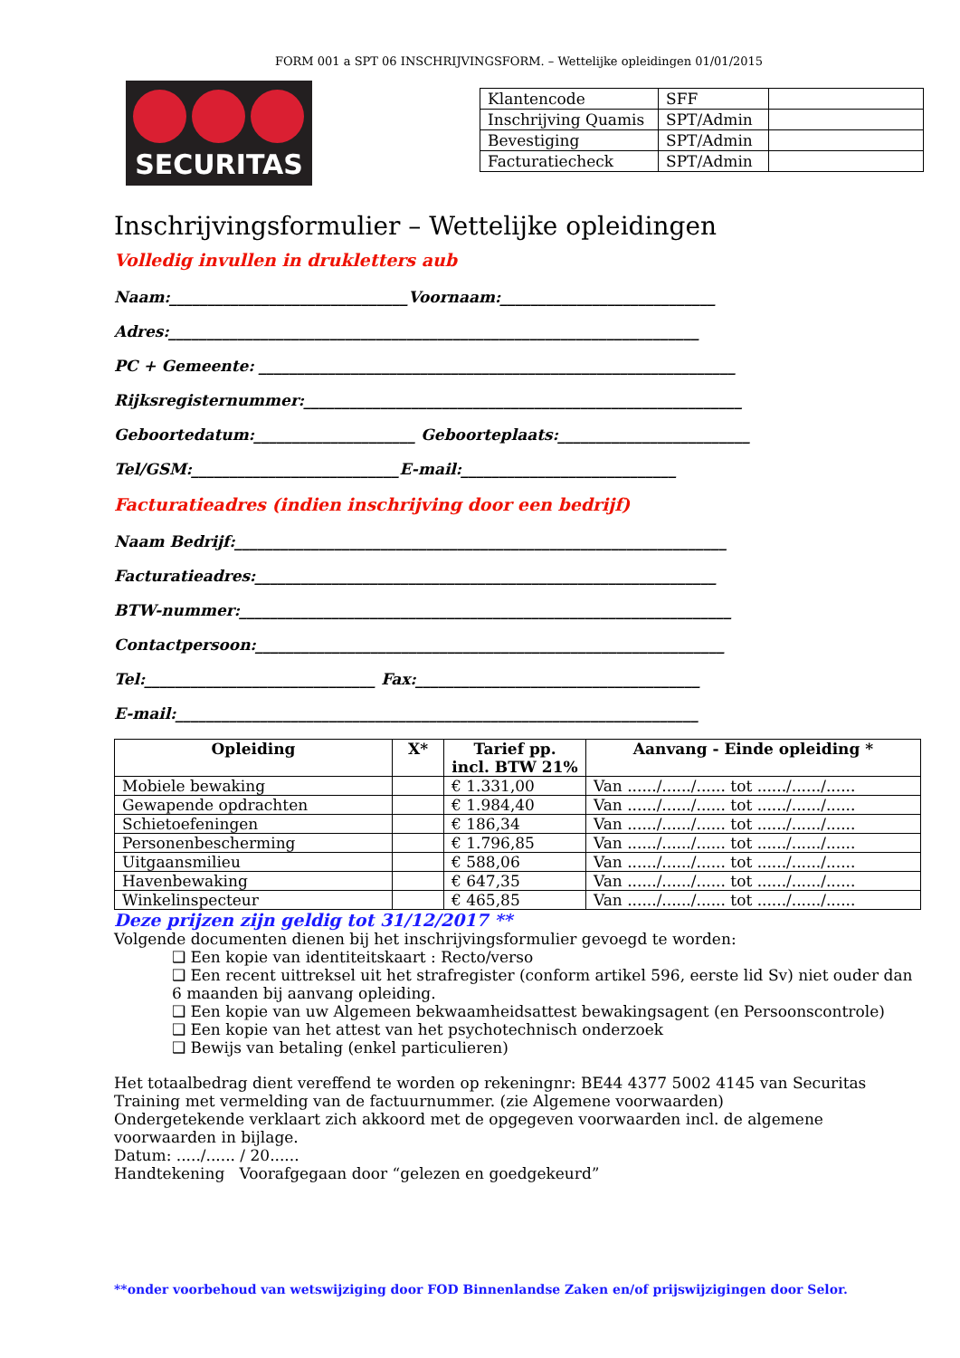FORM 001 a SPT 06 INSCHRIJVINGSFORM. – Wettelijke opleidingen 01/01/2015
SECURITAS
| Klantencode | SFF | |
| Inschrijving Quamis | SPT/Admin | |
| Bevestiging | SPT/Admin | |
| Facturatiecheck | SPT/Admin | |
Inschrijvingsformulier – Wettelijke opleidingen
Volledig invullen in drukletters aub
Naam:_______________________________Voornaam:____________________________
Adres:_____________________________________________________________________
PC + Gemeente: ______________________________________________________________
Rijksregisternummer:_________________________________________________________
Geboortedatum:_____________________ Geboorteplaats:_________________________
Tel/GSM:___________________________E-mail:____________________________
Facturatieadres (indien inschrijving door een bedrijf)
Naam Bedrijf:________________________________________________________________
Facturatieadres:____________________________________________________________
BTW-nummer:________________________________________________________________
Contactpersoon:_____________________________________________________________
Tel:______________________________ Fax:_____________________________________
E-mail:____________________________________________________________________
| Opleiding | X* | Tarief pp. incl. BTW 21% | Aanvang - Einde opleiding * |
| --- | --- | --- | --- |
| Mobiele bewaking | | € 1.331,00 | Van ....../....../...... tot ....../....../...... |
| Gewapende opdrachten | | € 1.984,40 | Van ....../....../...... tot ....../....../...... |
| Schietoefeningen | | € 186,34 | Van ....../....../...... tot ....../....../...... |
| Personenbescherming | | € 1.796,85 | Van ....../....../...... tot ....../....../...... |
| Uitgaansmilieu | | € 588,06 | Van ....../....../...... tot ....../....../...... |
| Havenbewaking | | € 647,35 | Van ....../....../...... tot ....../....../...... |
| Winkelinspecteur | | € 465,85 | Van ....../....../...... tot ....../....../...... |
Deze prijzen zijn geldig tot 31/12/2017 **
Volgende documenten dienen bij het inschrijvingsformulier gevoegd te worden:
❑ Een kopie van identiteitskaart : Recto/verso
❑ Een recent uittreksel uit het strafregister (conform artikel 596, eerste lid Sv) niet ouder dan 6 maanden bij aanvang opleiding.
❑ Een kopie van uw Algemeen bekwaamheidsattest bewakingsagent (en Persoonscontrole)
❑ Een kopie van het attest van het psychotechnisch onderzoek
❑ Bewijs van betaling (enkel particulieren)
Het totaalbedrag dient vereffend te worden op rekeningnr: BE44 4377 5002 4145 van Securitas Training met vermelding van de factuurnummer. (zie Algemene voorwaarden)
Ondergetekende verklaart zich akkoord met de opgegeven voorwaarden incl. de algemene voorwaarden in bijlage.
Datum: ...../...... / 20......
Handtekening Voorafgegaan door “gelezen en goedgekeurd”
**onder voorbehoud van wetswijziging door FOD Binnenlandse Zaken en/of prijswijzigingen door Selor.